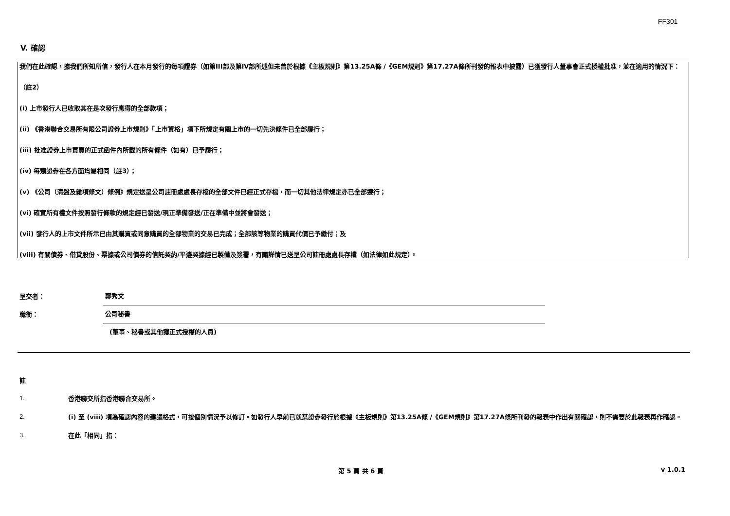FF301
V. 確認
我們在此確認，據我們所知所信，發行人在本月發行的每項證券（如第III部及第IV部所述但未曾於根據《主板規則》第13.25A條 /《GEM規則》第17.27A條所刊發的報表中披露）已獲發行人董事會正式授權批准，並在適用的情況下：
（註2）
(i) 上市發行人已收取其在是次發行應得的全部款項；
(ii) 《香港聯合交易所有限公司證券上市規則》「上市資格」項下所規定有關上市的一切先決條件已全部履行；
(iii) 批准證券上市買賣的正式函件內所載的所有條件（如有）已予履行；
(iv) 每類證券在各方面均屬相同（註3）；
(v) 《公司（清盤及雜項條文）條例》規定送呈公司註冊處處長存檔的全部文件已經正式存檔，而一切其他法律規定亦已全部遵行；
(vi) 確實所有權文件按照發行條款的規定經已發送/現正準備發送/正在準備中並將會發送；
(vii) 發行人的上市文件所示已由其購買或同意購買的全部物業的交易已完成；全部該等物業的購買代價已予繳付；及
(viii) 有關債券、借貸股份、票據或公司債券的信託契約/平邊契據經已製備及簽署，有關詳情已送呈公司註冊處處長存檔（如法律如此規定）。
呈交者： 鄭秀文
職銜： 公司秘書
(董事、秘書或其他獲正式授權的人員)
註
1. 香港聯交所指香港聯合交易所。
2. (i) 至 (viii) 項為確認內容的建議格式，可按個別情況予以修訂。如發行人早前已就某證券發行於根據《主板規則》第13.25A條 /《GEM規則》第17.27A條所刊發的報表中作出有關確認，則不需要於此報表再作確認。
3. 在此「相同」指：
第 5 頁 共 6 頁 v 1.0.1